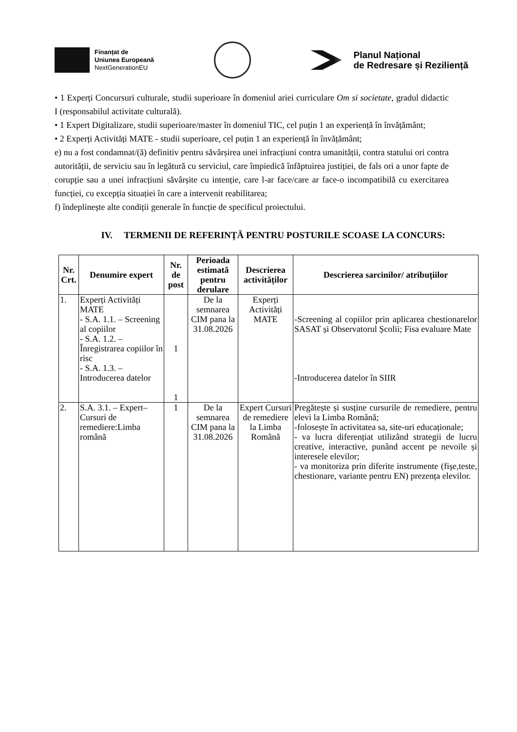Finanțat de
Uniunea Europeană
NextGenerationEU
Planul Național
de Redresare și Reziliență
• 1 Experți Concursuri culturale, studii superioare în domeniul ariei curriculare Om si societate, gradul didactic I (responsabilul activitate culturală).
• 1 Expert Digitalizare, studii superioare/master în domeniul TIC, cel puțin 1 an experiență în învățământ;
• 2 Experți Activități MATE - studii superioare, cel puțin 1 an experiență în învățământ;
e) nu a fost condamnat/(ă) definitiv pentru săvârșirea unei infracțiuni contra umanității, contra statului ori contra autorității, de serviciu sau în legătură cu serviciul, care împiedică înfăptuirea justiției, de fals ori a unor fapte de corupție sau a unei infracțiuni săvârșite cu intenție, care l-ar face/care ar face-o incompatibilă cu exercitarea funcției, cu excepția situației în care a intervenit reabilitarea;
f) îndeplinește alte condiții generale în funcție de specificul proiectului.
IV. TERMENII DE REFERINȚĂ PENTRU POSTURILE SCOASE LA CONCURS:
| Nr. Crt. | Denumire expert | Nr. de post | Perioada estimată pentru derulare | Descrierea activităților | Descrierea sarcinilor/ atribuțiilor |
| --- | --- | --- | --- | --- | --- |
| 1. | Experți Activități MATE - S.A. 1.1. – Screening al copiilor - S.A. 1.2. – Înregistrarea copiilor în risc - S.A. 1.3. – Introducerea datelor | 1 1 | De la semnarea CIM pana la 31.08.2026 | Experți Activități MATE | -Screening al copiilor prin aplicarea chestionarelor SASAT și Observatorul Școlii; Fisa evaluare Mate -Introducerea datelor în SIIR |
| 2. | S.A. 3.1. – Expert– Cursuri de remediere:Limba română | 1 | De la semnarea CIM pana la 31.08.2026 | Expert Cursuri de remediere la Limba Română | Pregătește și susține cursurile de remediere, pentru elevi la Limba Română; -folosește în activitatea sa, site-uri educaționale; - va lucra diferențiat utilizând strategii de lucru creative, interactive, punând accent pe nevoile și interesele elevilor; - va monitoriza prin diferite instrumente (fișe,teste, chestionare, variante pentru EN) prezența elevilor. |